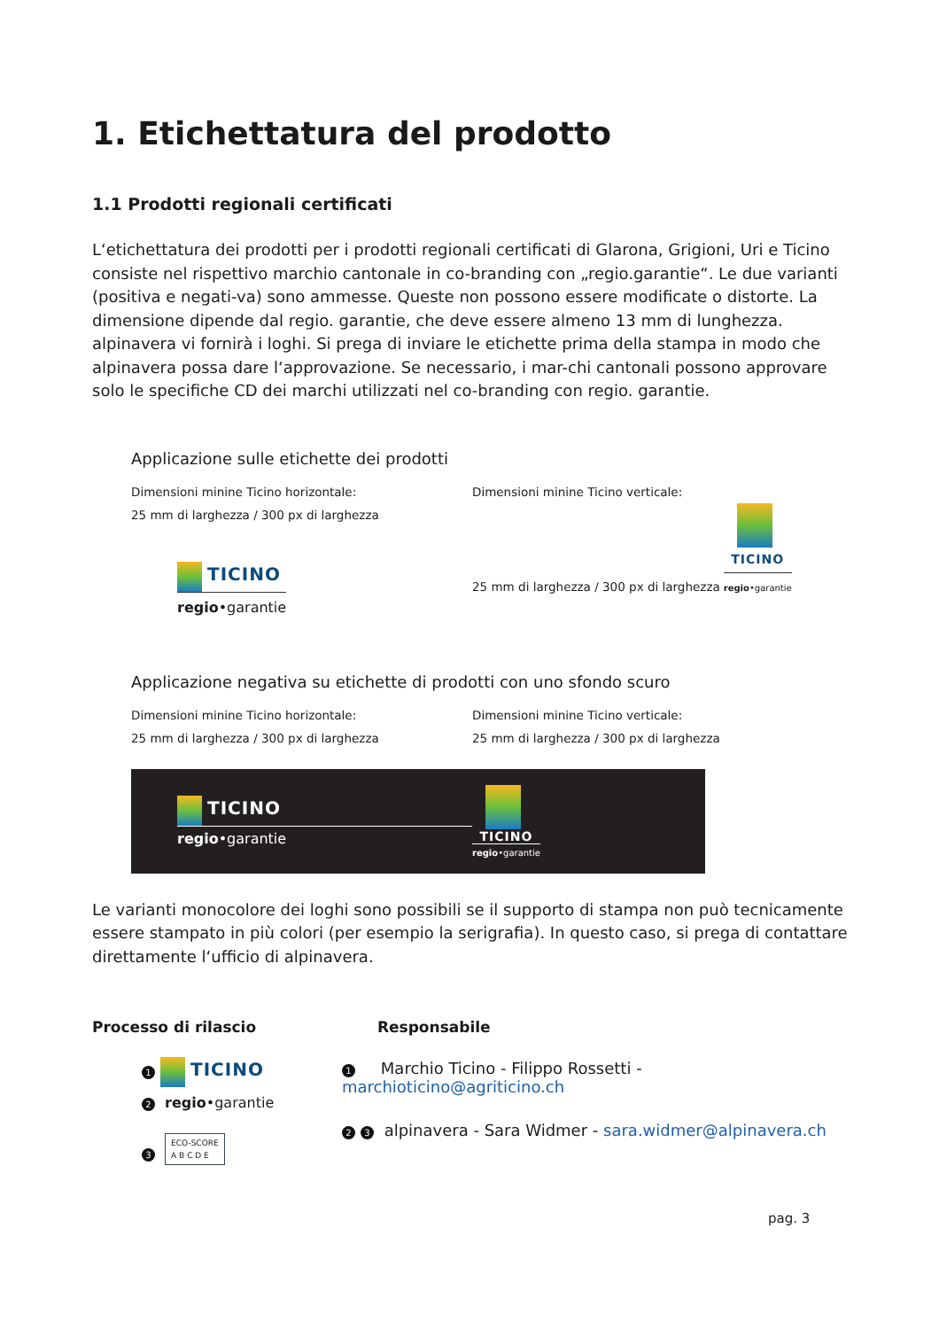1. Etichettatura del prodotto
1.1 Prodotti regionali certificati
L‘etichettatura dei prodotti per i prodotti regionali certificati di Glarona, Grigioni, Uri e Ticino consiste nel rispettivo marchio cantonale in co-branding con „regio.garantie“. Le due varianti (positiva e negati-va) sono ammesse. Queste non possono essere modificate o distorte. La dimensione dipende dal regio. garantie, che deve essere almeno 13 mm di lunghezza. alpinavera vi fornirà i loghi. Si prega di inviare le etichette prima della stampa in modo che alpinavera possa dare l‘approvazione. Se necessario, i mar-chi cantonali possono approvare solo le specifiche CD dei marchi utilizzati nel co-branding con regio. garantie.
Applicazione sulle etichette dei prodotti
Dimensioni minine Ticino horizontale:
25 mm di larghezza / 300 px di larghezza
TICINO
regio•garantie
Dimensioni minine Ticino verticale:
25 mm di larghezza / 300 px di larghezza
TICINO
regio•garantie
Applicazione negativa su etichette di prodotti con uno sfondo scuro
Dimensioni minine Ticino horizontale:
25 mm di larghezza / 300 px di larghezza
Dimensioni minine Ticino verticale:
25 mm di larghezza / 300 px di larghezza
TICINO
regio•garantie
TICINO
regio•garantie
Le varianti monocolore dei loghi sono possibili se il supporto di stampa non può tecnicamente essere stampato in più colori (per esempio la serigrafia). In questo caso, si prega di contattare direttamente l‘ufficio di alpinavera.
Processo di rilascio
1 TICINO
2 regio•garantie
3 ECO-SCORE
A B C D E
Responsabile
1 Marchio Ticino - Filippo Rossetti - marchioticino@agriticino.ch
2 3 alpinavera - Sara Widmer - sara.widmer@alpinavera.ch
pag. 3